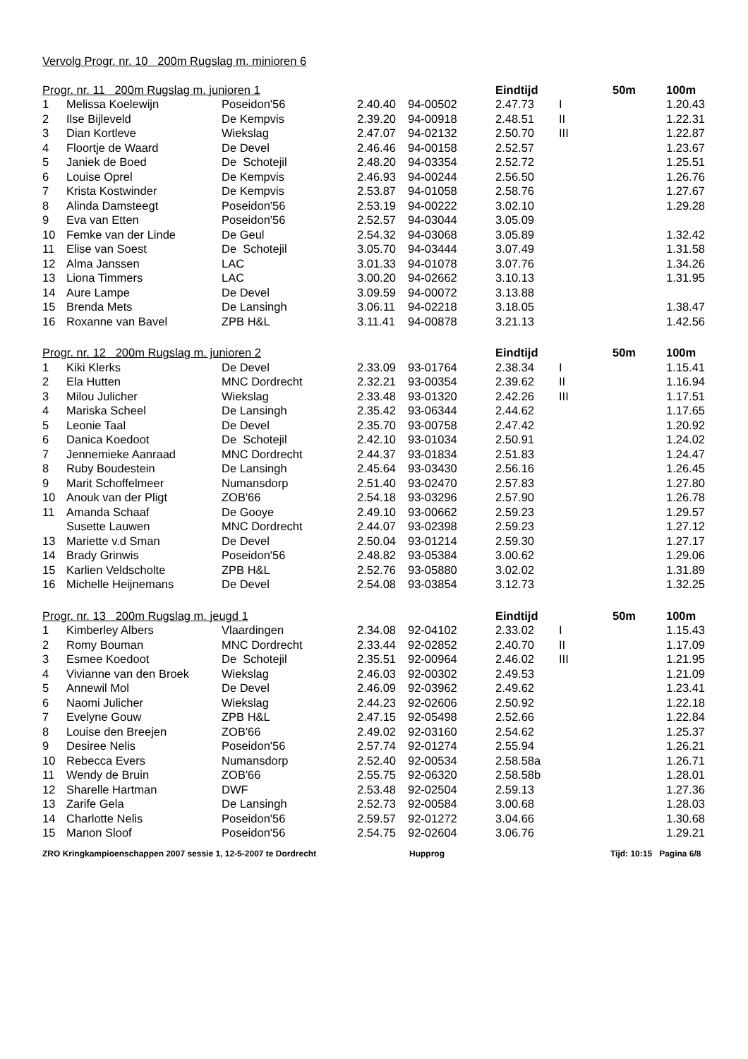| Vervolg Progr. nr. 10 200m Rugslag m. minioren 6 | | | | | | | | |
| --- | --- | --- | --- | --- | --- | --- | --- | --- |
| Progr. nr. 11 200m Rugslag m. junioren 1 | | | | | Eindtijd | | 50m | 100m |
| 1 | Melissa Koelewijn | Poseidon'56 | 2.40.40 | 94-00502 | 2.47.73 | I | | 1.20.43 |
| 2 | Ilse Bijleveld | De Kempvis | 2.39.20 | 94-00918 | 2.48.51 | II | | 1.22.31 |
| 3 | Dian Kortleve | Wiekslag | 2.47.07 | 94-02132 | 2.50.70 | III | | 1.22.87 |
| 4 | Floortje de Waard | De Devel | 2.46.46 | 94-00158 | 2.52.57 | | | 1.23.67 |
| 5 | Janiek de Boed | De Schotejil | 2.48.20 | 94-03354 | 2.52.72 | | | 1.25.51 |
| 6 | Louise Oprel | De Kempvis | 2.46.93 | 94-00244 | 2.56.50 | | | 1.26.76 |
| 7 | Krista Kostwinder | De Kempvis | 2.53.87 | 94-01058 | 2.58.76 | | | 1.27.67 |
| 8 | Alinda Damsteegt | Poseidon'56 | 2.53.19 | 94-00222 | 3.02.10 | | | 1.29.28 |
| 9 | Eva van Etten | Poseidon'56 | 2.52.57 | 94-03044 | 3.05.09 | | | |
| 10 | Femke van der Linde | De Geul | 2.54.32 | 94-03068 | 3.05.89 | | | 1.32.42 |
| 11 | Elise van Soest | De Schotejil | 3.05.70 | 94-03444 | 3.07.49 | | | 1.31.58 |
| 12 | Alma Janssen | LAC | 3.01.33 | 94-01078 | 3.07.76 | | | 1.34.26 |
| 13 | Liona Timmers | LAC | 3.00.20 | 94-02662 | 3.10.13 | | | 1.31.95 |
| 14 | Aure Lampe | De Devel | 3.09.59 | 94-00072 | 3.13.88 | | | |
| 15 | Brenda Mets | De Lansingh | 3.06.11 | 94-02218 | 3.18.05 | | | 1.38.47 |
| 16 | Roxanne van Bavel | ZPB H&L | 3.11.41 | 94-00878 | 3.21.13 | | | 1.42.56 |
| Progr. nr. 12 200m Rugslag m. junioren 2 | | | | | Eindtijd | | 50m | 100m |
| 1 | Kiki Klerks | De Devel | 2.33.09 | 93-01764 | 2.38.34 | I | | 1.15.41 |
| 2 | Ela Hutten | MNC Dordrecht | 2.32.21 | 93-00354 | 2.39.62 | II | | 1.16.94 |
| 3 | Milou Julicher | Wiekslag | 2.33.48 | 93-01320 | 2.42.26 | III | | 1.17.51 |
| 4 | Mariska Scheel | De Lansingh | 2.35.42 | 93-06344 | 2.44.62 | | | 1.17.65 |
| 5 | Leonie Taal | De Devel | 2.35.70 | 93-00758 | 2.47.42 | | | 1.20.92 |
| 6 | Danica Koedoot | De Schotejil | 2.42.10 | 93-01034 | 2.50.91 | | | 1.24.02 |
| 7 | Jennemieke Aanraad | MNC Dordrecht | 2.44.37 | 93-01834 | 2.51.83 | | | 1.24.47 |
| 8 | Ruby Boudestein | De Lansingh | 2.45.64 | 93-03430 | 2.56.16 | | | 1.26.45 |
| 9 | Marit Schoffelmeer | Numansdorp | 2.51.40 | 93-02470 | 2.57.83 | | | 1.27.80 |
| 10 | Anouk van der Pligt | ZOB'66 | 2.54.18 | 93-03296 | 2.57.90 | | | 1.26.78 |
| 11 | Amanda Schaaf | De Gooye | 2.49.10 | 93-00662 | 2.59.23 | | | 1.29.57 |
| | Susette Lauwen | MNC Dordrecht | 2.44.07 | 93-02398 | 2.59.23 | | | 1.27.12 |
| 13 | Mariette v.d Sman | De Devel | 2.50.04 | 93-01214 | 2.59.30 | | | 1.27.17 |
| 14 | Brady Grinwis | Poseidon'56 | 2.48.82 | 93-05384 | 3.00.62 | | | 1.29.06 |
| 15 | Karlien Veldscholte | ZPB H&L | 2.52.76 | 93-05880 | 3.02.02 | | | 1.31.89 |
| 16 | Michelle Heijnemans | De Devel | 2.54.08 | 93-03854 | 3.12.73 | | | 1.32.25 |
| Progr. nr. 13 200m Rugslag m. jeugd 1 | | | | | Eindtijd | | 50m | 100m |
| 1 | Kimberley Albers | Vlaardingen | 2.34.08 | 92-04102 | 2.33.02 | I | | 1.15.43 |
| 2 | Romy Bouman | MNC Dordrecht | 2.33.44 | 92-02852 | 2.40.70 | II | | 1.17.09 |
| 3 | Esmee Koedoot | De Schotejil | 2.35.51 | 92-00964 | 2.46.02 | III | | 1.21.95 |
| 4 | Vivianne van den Broek | Wiekslag | 2.46.03 | 92-00302 | 2.49.53 | | | 1.21.09 |
| 5 | Annewil Mol | De Devel | 2.46.09 | 92-03962 | 2.49.62 | | | 1.23.41 |
| 6 | Naomi Julicher | Wiekslag | 2.44.23 | 92-02606 | 2.50.92 | | | 1.22.18 |
| 7 | Evelyne Gouw | ZPB H&L | 2.47.15 | 92-05498 | 2.52.66 | | | 1.22.84 |
| 8 | Louise den Breejen | ZOB'66 | 2.49.02 | 92-03160 | 2.54.62 | | | 1.25.37 |
| 9 | Desiree Nelis | Poseidon'56 | 2.57.74 | 92-01274 | 2.55.94 | | | 1.26.21 |
| 10 | Rebecca Evers | Numansdorp | 2.52.40 | 92-00534 | 2.58.58a | | | 1.26.71 |
| 11 | Wendy de Bruin | ZOB'66 | 2.55.75 | 92-06320 | 2.58.58b | | | 1.28.01 |
| 12 | Sharelle Hartman | DWF | 2.53.48 | 92-02504 | 2.59.13 | | | 1.27.36 |
| 13 | Zarife Gela | De Lansingh | 2.52.73 | 92-00584 | 3.00.68 | | | 1.28.03 |
| 14 | Charlotte Nelis | Poseidon'56 | 2.59.57 | 92-01272 | 3.04.66 | | | 1.30.68 |
| 15 | Manon Sloof | Poseidon'56 | 2.54.75 | 92-02604 | 3.06.76 | | | 1.29.21 |
ZRO Kringkampioenschappen 2007 sessie 1, 12-5-2007 te Dordrecht Hupprog Tijd: 10:15 Pagina 6/8